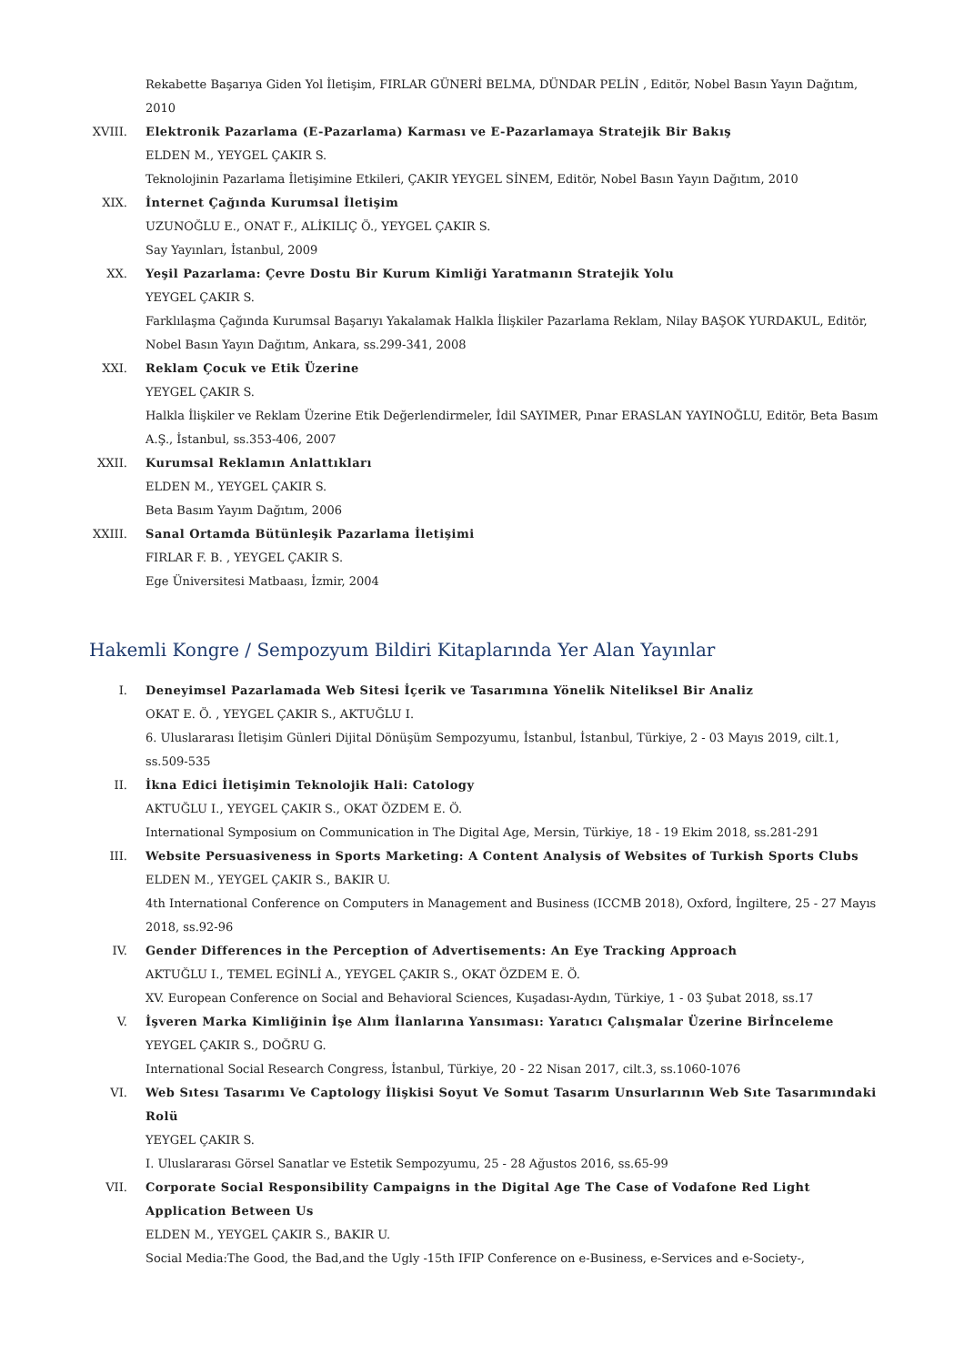Rekabette Başarıya Giden Yol İletişim, FIRLAR GÜNERİ BELMA, DÜNDAR PELİN , Editör, Nobel Basın Yayın Dağıtım, 2010
XVIII. Elektronik Pazarlama (E-Pazarlama) Karması ve E-Pazarlamaya Stratejik Bir Bakış
ELDEN M., YEYGEL ÇAKIR S.
Teknolojinin Pazarlama İletişimine Etkileri, ÇAKIR YEYGEL SİNEM, Editör, Nobel Basın Yayın Dağıtım, 2010
XIX. İnternet Çağında Kurumsal İletişim
UZUNOĞLU E., ONAT F., ALİKILIÇ Ö., YEYGEL ÇAKIR S.
Say Yayınları, İstanbul, 2009
XX. Yeşil Pazarlama: Çevre Dostu Bir Kurum Kimliği Yaratmanın Stratejik Yolu
YEYGEL ÇAKIR S.
Farklılaşma Çağında Kurumsal Başarıyı Yakalamak Halkla İlişkiler Pazarlama Reklam, Nilay BAŞOK YURDAKUL, Editör, Nobel Basın Yayın Dağıtım, Ankara, ss.299-341, 2008
XXI. Reklam Çocuk ve Etik Üzerine
YEYGEL ÇAKIR S.
Halkla İlişkiler ve Reklam Üzerine Etik Değerlendirmeler, İdil SAYIMER, Pınar ERASLAN YAYINOĞLU, Editör, Beta Basım A.Ş., İstanbul, ss.353-406, 2007
XXII. Kurumsal Reklamın Anlattıkları
ELDEN M., YEYGEL ÇAKIR S.
Beta Basım Yayım Dağıtım, 2006
XXIII. Sanal Ortamda Bütünleşik Pazarlama İletişimi
FIRLAR F. B. , YEYGEL ÇAKIR S.
Ege Üniversitesi Matbaası, İzmir, 2004
Hakemli Kongre / Sempozyum Bildiri Kitaplarında Yer Alan Yayınlar
I. Deneyimsel Pazarlamada Web Sitesi İçerik ve Tasarımına Yönelik Niteliksel Bir Analiz
OKAT E. Ö. , YEYGEL ÇAKIR S., AKTUĞLU I.
6. Uluslararası İletişim Günleri Dijital Dönüşüm Sempozyumu, İstanbul, İstanbul, Türkiye, 2 - 03 Mayıs 2019, cilt.1, ss.509-535
II. İkna Edici İletişimin Teknolojik Hali: Catology
AKTUĞLU I., YEYGEL ÇAKIR S., OKAT ÖZDEM E. Ö.
International Symposium on Communication in The Digital Age, Mersin, Türkiye, 18 - 19 Ekim 2018, ss.281-291
III. Website Persuasiveness in Sports Marketing: A Content Analysis of Websites of Turkish Sports Clubs
ELDEN M., YEYGEL ÇAKIR S., BAKIR U.
4th International Conference on Computers in Management and Business (ICCMB 2018), Oxford, İngiltere, 25 - 27 Mayıs 2018, ss.92-96
IV. Gender Differences in the Perception of Advertisements: An Eye Tracking Approach
AKTUĞLU I., TEMEL EGİNLİ A., YEYGEL ÇAKIR S., OKAT ÖZDEM E. Ö.
XV. European Conference on Social and Behavioral Sciences, Kuşadası-Aydın, Türkiye, 1 - 03 Şubat 2018, ss.17
V. İşveren Marka Kimliğinin İşe Alım İlanlarına Yansıması: Yaratıcı Çalışmalar Üzerine Birİnceleme
YEYGEL ÇAKIR S., DOĞRU G.
International Social Research Congress, İstanbul, Türkiye, 20 - 22 Nisan 2017, cilt.3, ss.1060-1076
VI. Web Sıtesı Tasarımı Ve Captology İlişkisi Soyut Ve Somut Tasarım Unsurlarının Web Sıte Tasarımındaki Rolü
YEYGEL ÇAKIR S.
I. Uluslararası Görsel Sanatlar ve Estetik Sempozyumu, 25 - 28 Ağustos 2016, ss.65-99
VII. Corporate Social Responsibility Campaigns in the Digital Age The Case of Vodafone Red Light Application Between Us
ELDEN M., YEYGEL ÇAKIR S., BAKIR U.
Social Media:The Good, the Bad,and the Ugly -15th IFIP Conference on e-Business, e-Services and e-Society-,